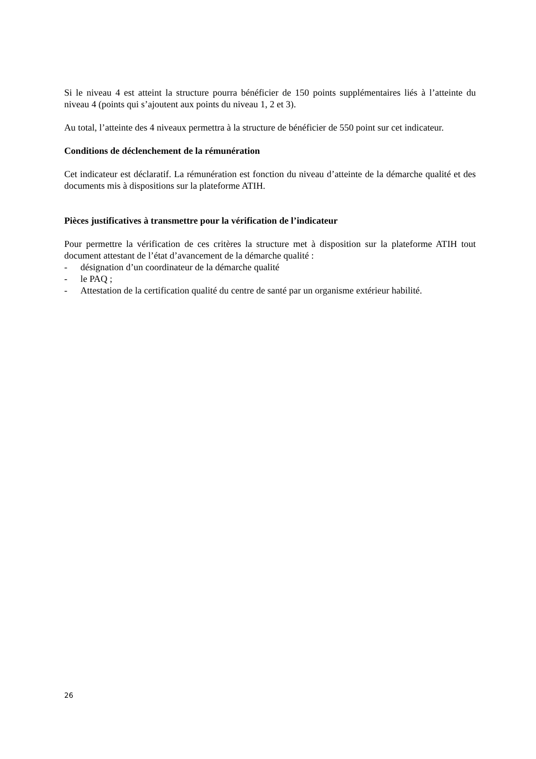Si le niveau 4 est atteint la structure pourra bénéficier de 150 points supplémentaires liés à l’atteinte du niveau 4 (points qui s’ajoutent aux points du niveau 1, 2 et 3).
Au total, l’atteinte des 4 niveaux permettra à la structure de bénéficier de 550 point sur cet indicateur.
Conditions de déclenchement de la rémunération
Cet indicateur est déclaratif. La rémunération est fonction du niveau d’atteinte de la démarche qualité et des documents mis à dispositions sur la plateforme ATIH.
Pièces justificatives à transmettre pour la vérification de l’indicateur
Pour permettre la vérification de ces critères la structure met à disposition sur la plateforme ATIH tout document attestant de l’état d’avancement de la démarche qualité :
- désignation d’un coordinateur de la démarche qualité
- le PAQ ;
- Attestation de la certification qualité du centre de santé par un organisme extérieur habilité.
26